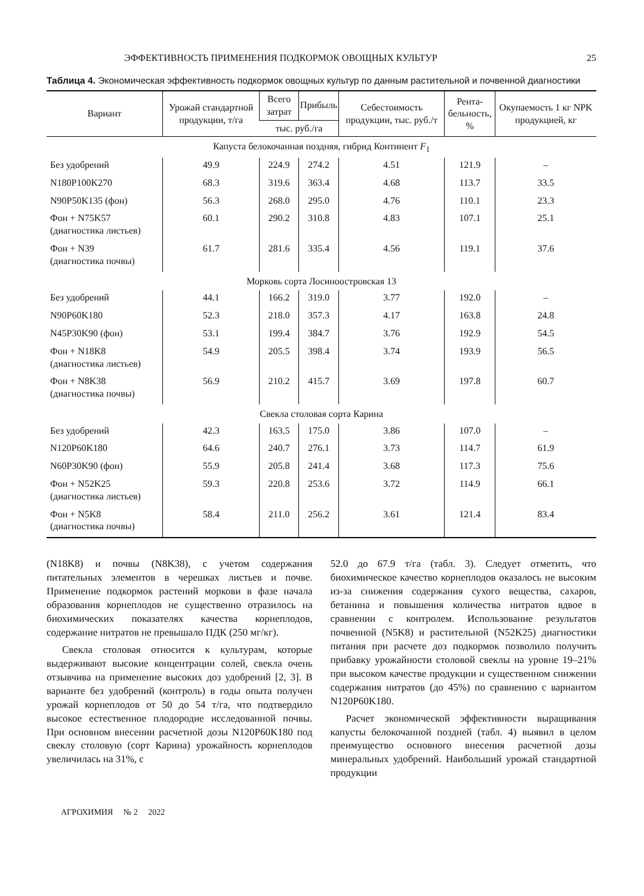ЭФФЕКТИВНОСТЬ ПРИМЕНЕНИЯ ПОДКОРМОК ОВОЩНЫХ КУЛЬТУР 25
Таблица 4. Экономическая эффективность подкормок овощных культур по данным растительной и почвенной диагностики
| Вариант | Урожай стандартной продукции, т/га | Всего затрат | Прибыль | Себестоимость продукции, тыс. руб./т | Рента- бельность, % | Окупаемость 1 кг NPK продукцией, кг |
| --- | --- | --- | --- | --- | --- | --- |
| | | тыс. руб./га | | | | |
| Капуста белокочанная поздняя, гибрид Континент F<sub>1</sub> | | | | | | |
| Без удобрений | 49.9 | 224.9 | 274.2 | 4.51 | 121.9 | – |
| N180P100K270 | 68.3 | 319.6 | 363.4 | 4.68 | 113.7 | 33.5 |
| N90P50K135 (фон) | 56.3 | 268.0 | 295.0 | 4.76 | 110.1 | 23.3 |
| Фон + N75K57 (диагностика листьев) | 60.1 | 290.2 | 310.8 | 4.83 | 107.1 | 25.1 |
| Фон + N39 (диагностика почвы) | 61.7 | 281.6 | 335.4 | 4.56 | 119.1 | 37.6 |
| Морковь сорта Лосиноостровская 13 | | | | | | |
| Без удобрений | 44.1 | 166.2 | 319.0 | 3.77 | 192.0 | – |
| N90P60K180 | 52.3 | 218.0 | 357.3 | 4.17 | 163.8 | 24.8 |
| N45P30K90 (фон) | 53.1 | 199.4 | 384.7 | 3.76 | 192.9 | 54.5 |
| Фон + N18K8 (диагностика листьев) | 54.9 | 205.5 | 398.4 | 3.74 | 193.9 | 56.5 |
| Фон + N8K38 (диагностика почвы) | 56.9 | 210.2 | 415.7 | 3.69 | 197.8 | 60.7 |
| Свекла столовая сорта Карина | | | | | | |
| Без удобрений | 42.3 | 163.5 | 175.0 | 3.86 | 107.0 | – |
| N120P60K180 | 64.6 | 240.7 | 276.1 | 3.73 | 114.7 | 61.9 |
| N60P30K90 (фон) | 55.9 | 205.8 | 241.4 | 3.68 | 117.3 | 75.6 |
| Фон + N52K25 (диагностика листьев) | 59.3 | 220.8 | 253.6 | 3.72 | 114.9 | 66.1 |
| Фон + N5K8 (диагностика почвы) | 58.4 | 211.0 | 256.2 | 3.61 | 121.4 | 83.4 |
(N18K8) и почвы (N8K38), с учетом содержания питательных элементов в черешках листьев и почве. Применение подкормок растений моркови в фазе начала образования корнеплодов не существенно отразилось на биохимических показателях качества корнеплодов, содержание нитратов не превышало ПДК (250 мг/кг).
Свекла столовая относится к культурам, которые выдерживают высокие концентрации солей, свекла очень отзывчива на применение высоких доз удобрений [2, 3]. В варианте без удобрений (контроль) в годы опыта получен урожай корнеплодов от 50 до 54 т/га, что подтвердило высокое естественное плодородие исследованной почвы. При основном внесении расчетной дозы N120P60K180 под свеклу столовую (сорт Карина) урожайность корнеплодов увеличилась на 31%, с
52.0 до 67.9 т/га (табл. 3). Следует отметить, что биохимическое качество корнеплодов оказалось не высоким из-за снижения содержания сухого вещества, сахаров, бетанина и повышения количества нитратов вдвое в сравнении с контролем. Использование результатов почвенной (N5K8) и растительной (N52K25) диагностики питания при расчете доз подкормок позволило получить прибавку урожайности столовой свеклы на уровне 19–21% при высоком качестве продукции и существенном снижении содержания нитратов (до 45%) по сравнению с вариантом N120P60K180.
Расчет экономической эффективности выращивания капусты белокочанной поздней (табл. 4) выявил в целом преимущество основного внесения расчетной дозы минеральных удобрений. Наибольший урожай стандартной продукции
АГРОХИМИЯ № 2 2022